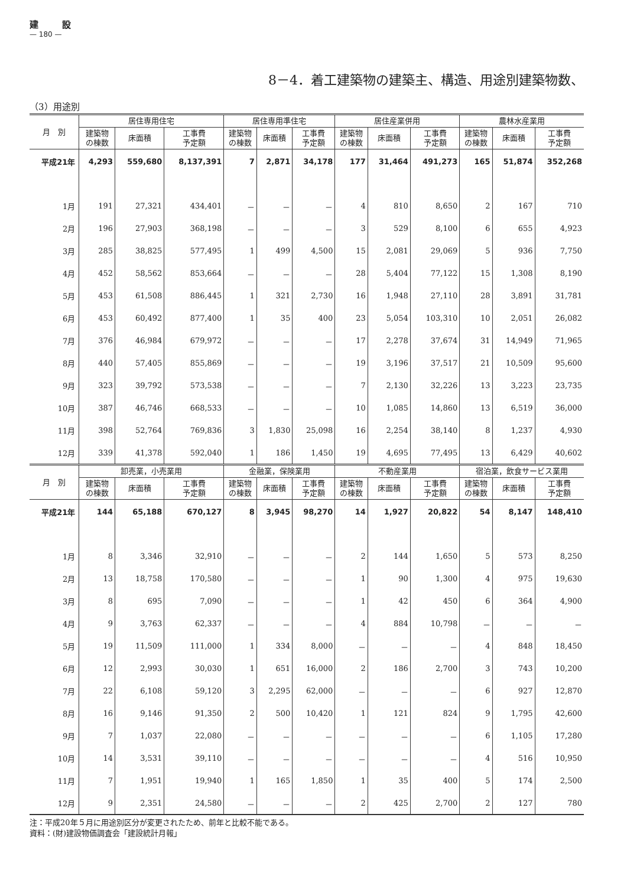建設
— 180 —
8－4．着工建築物の建築主、構造、用途別建築物数、
（3）用途別
| 月 別 | 居住専用住宅 | | | 居住専用準住宅 | | | 居住産業併用 | | | 農林水産業用 | | |
| --- | --- | --- | --- | --- | --- | --- | --- | --- | --- | --- | --- | --- |
| | 建築物 の棟数 | 床面積 | 工事費 予定額 | 建築物 の棟数 | 床面積 | 工事費 予定額 | 建築物 の棟数 | 床面積 | 工事費 予定額 | 建築物 の棟数 | 床面積 | 工事費 予定額 |
| 平成21年 | 4,293 | 559,680 | 8,137,391 | 7 | 2,871 | 34,178 | 177 | 31,464 | 491,273 | 165 | 51,874 | 352,268 |
| 1月 | 191 | 27,321 | 434,401 | － | － | － | 4 | 810 | 8,650 | 2 | 167 | 710 |
| 2月 | 196 | 27,903 | 368,198 | － | － | － | 3 | 529 | 8,100 | 6 | 655 | 4,923 |
| 3月 | 285 | 38,825 | 577,495 | 1 | 499 | 4,500 | 15 | 2,081 | 29,069 | 5 | 936 | 7,750 |
| 4月 | 452 | 58,562 | 853,664 | － | － | － | 28 | 5,404 | 77,122 | 15 | 1,308 | 8,190 |
| 5月 | 453 | 61,508 | 886,445 | 1 | 321 | 2,730 | 16 | 1,948 | 27,110 | 28 | 3,891 | 31,781 |
| 6月 | 453 | 60,492 | 877,400 | 1 | 35 | 400 | 23 | 5,054 | 103,310 | 10 | 2,051 | 26,082 |
| 7月 | 376 | 46,984 | 679,972 | － | － | － | 17 | 2,278 | 37,674 | 31 | 14,949 | 71,965 |
| 8月 | 440 | 57,405 | 855,869 | － | － | － | 19 | 3,196 | 37,517 | 21 | 10,509 | 95,600 |
| 9月 | 323 | 39,792 | 573,538 | － | － | － | 7 | 2,130 | 32,226 | 13 | 3,223 | 23,735 |
| 10月 | 387 | 46,746 | 668,533 | － | － | － | 10 | 1,085 | 14,860 | 13 | 6,519 | 36,000 |
| 11月 | 398 | 52,764 | 769,836 | 3 | 1,830 | 25,098 | 16 | 2,254 | 38,140 | 8 | 1,237 | 4,930 |
| 12月 | 339 | 41,378 | 592,040 | 1 | 186 | 1,450 | 19 | 4,695 | 77,495 | 13 | 6,429 | 40,602 |
| 月 別 | 卸売業，小売業用 | | | 金融業，保険業用 | | | 不動産業用 | | | 宿泊業，飲食サービス業用 | | |
| | 建築物 の棟数 | 床面積 | 工事費 予定額 | 建築物 の棟数 | 床面積 | 工事費 予定額 | 建築物 の棟数 | 床面積 | 工事費 予定額 | 建築物 の棟数 | 床面積 | 工事費 予定額 |
| 平成21年 | 144 | 65,188 | 670,127 | 8 | 3,945 | 98,270 | 14 | 1,927 | 20,822 | 54 | 8,147 | 148,410 |
| 1月 | 8 | 3,346 | 32,910 | － | － | － | 2 | 144 | 1,650 | 5 | 573 | 8,250 |
| 2月 | 13 | 18,758 | 170,580 | － | － | － | 1 | 90 | 1,300 | 4 | 975 | 19,630 |
| 3月 | 8 | 695 | 7,090 | － | － | － | 1 | 42 | 450 | 6 | 364 | 4,900 |
| 4月 | 9 | 3,763 | 62,337 | － | － | － | 4 | 884 | 10,798 | － | － | － |
| 5月 | 19 | 11,509 | 111,000 | 1 | 334 | 8,000 | － | － | － | 4 | 848 | 18,450 |
| 6月 | 12 | 2,993 | 30,030 | 1 | 651 | 16,000 | 2 | 186 | 2,700 | 3 | 743 | 10,200 |
| 7月 | 22 | 6,108 | 59,120 | 3 | 2,295 | 62,000 | － | － | － | 6 | 927 | 12,870 |
| 8月 | 16 | 9,146 | 91,350 | 2 | 500 | 10,420 | 1 | 121 | 824 | 9 | 1,795 | 42,600 |
| 9月 | 7 | 1,037 | 22,080 | － | － | － | － | － | － | 6 | 1,105 | 17,280 |
| 10月 | 14 | 3,531 | 39,110 | － | － | － | － | － | － | 4 | 516 | 10,950 |
| 11月 | 7 | 1,951 | 19,940 | 1 | 165 | 1,850 | 1 | 35 | 400 | 5 | 174 | 2,500 |
| 12月 | 9 | 2,351 | 24,580 | － | － | － | 2 | 425 | 2,700 | 2 | 127 | 780 |
注：平成20年５月に用途別区分が変更されたため、前年と比較不能である。
資料：(財)建設物価調査会「建設統計月報」